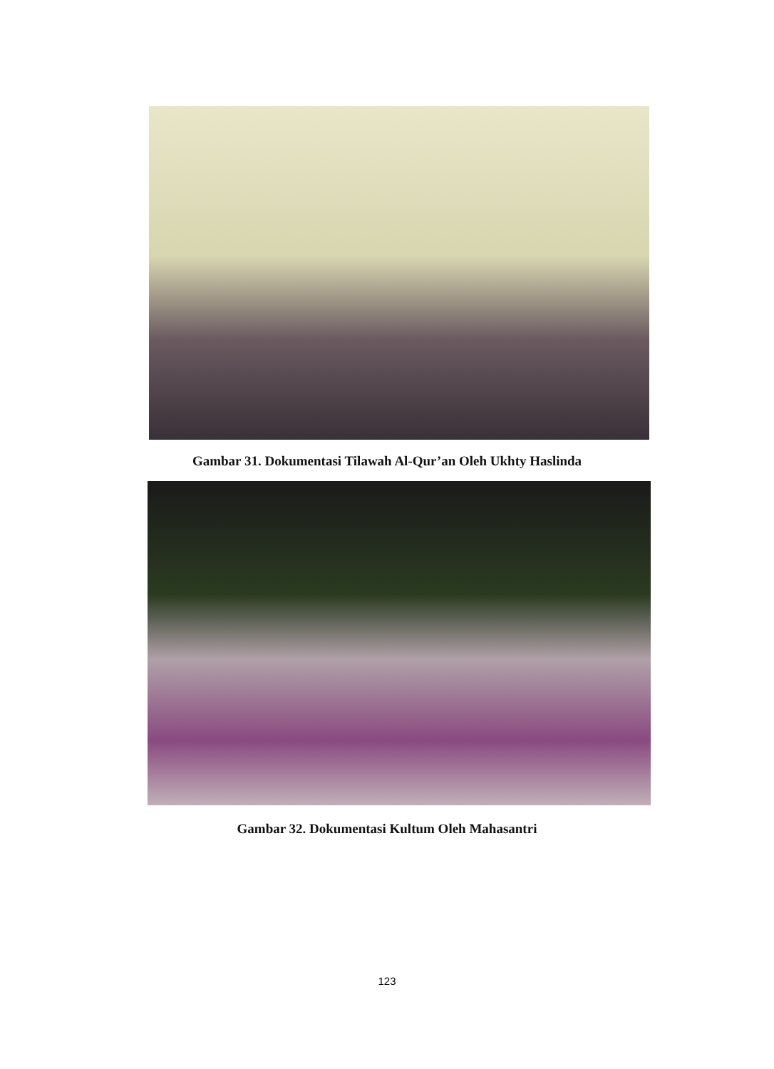Gambar 31. Dokumentasi Tilawah Al-Qur’an Oleh Ukhty Haslinda
Gambar 32. Dokumentasi Kultum Oleh Mahasantri
123